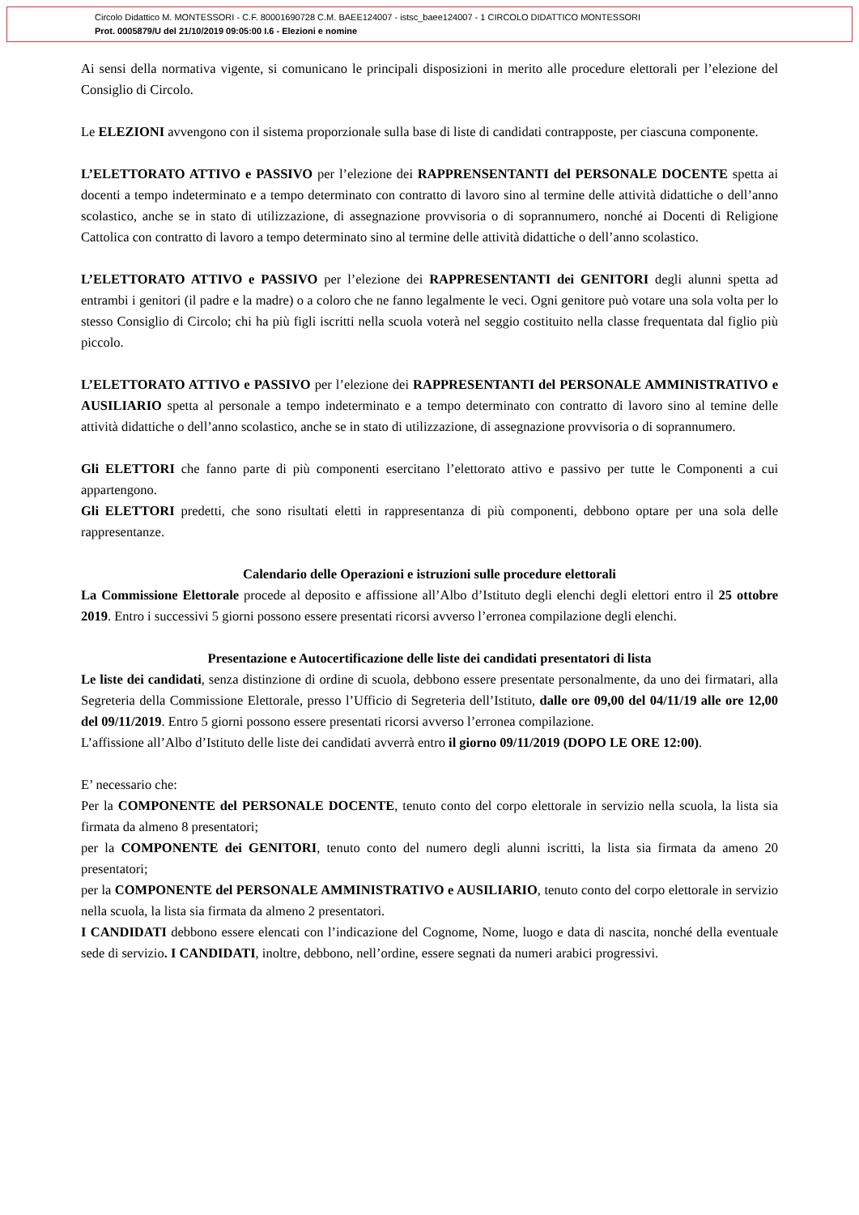Circolo Didattico M. MONTESSORI - C.F. 80001690728 C.M. BAEE124007 - istsc_baee124007 - 1 CIRCOLO DIDATTICO MONTESSORI
Prot. 0005879/U del 21/10/2019 09:05:00 I.6 - Elezioni e nomine
Ai sensi della normativa vigente, si comunicano le principali disposizioni in merito alle procedure elettorali per l’elezione del Consiglio di Circolo.
Le ELEZIONI avvengono con il sistema proporzionale sulla base di liste di candidati contrapposte, per ciascuna componente.
L’ELETTORATO ATTIVO e PASSIVO per l’elezione dei RAPPRENSENTANTI del PERSONALE DOCENTE spetta ai docenti a tempo indeterminato e a tempo determinato con contratto di lavoro sino al termine delle attività didattiche o dell’anno scolastico, anche se in stato di utilizzazione, di assegnazione provvisoria o di soprannumero, nonché ai Docenti di Religione Cattolica con contratto di lavoro a tempo determinato sino al termine delle attività didattiche o dell’anno scolastico.
L’ELETTORATO ATTIVO e PASSIVO per l’elezione dei RAPPRESENTANTI dei GENITORI degli alunni spetta ad entrambi i genitori (il padre e la madre) o a coloro che ne fanno legalmente le veci. Ogni genitore può votare una sola volta per lo stesso Consiglio di Circolo; chi ha più figli iscritti nella scuola voterà nel seggio costituito nella classe frequentata dal figlio più piccolo.
L’ELETTORATO ATTIVO e PASSIVO per l’elezione dei RAPPRESENTANTI del PERSONALE AMMINISTRATIVO e AUSILIARIO spetta al personale a tempo indeterminato e a tempo determinato con contratto di lavoro sino al temine delle attività didattiche o dell’anno scolastico, anche se in stato di utilizzazione, di assegnazione provvisoria o di soprannumero.
Gli ELETTORI che fanno parte di più componenti esercitano l’elettorato attivo e passivo per tutte le Componenti a cui appartengono.
Gli ELETTORI predetti, che sono risultati eletti in rappresentanza di più componenti, debbono optare per una sola delle rappresentanze.
Calendario delle Operazioni e istruzioni sulle procedure elettorali
La Commissione Elettorale procede al deposito e affissione all’Albo d’Istituto degli elenchi degli elettori entro il 25 ottobre 2019. Entro i successivi 5 giorni possono essere presentati ricorsi avverso l’erronea compilazione degli elenchi.
Presentazione e Autocertificazione delle liste dei candidati presentatori di lista
Le liste dei candidati, senza distinzione di ordine di scuola, debbono essere presentate personalmente, da uno dei firmatari, alla Segreteria della Commissione Elettorale, presso l’Ufficio di Segreteria dell’Istituto, dalle ore 09,00 del 04/11/19 alle ore 12,00 del 09/11/2019. Entro 5 giorni possono essere presentati ricorsi avverso l’erronea compilazione.
L’affissione all’Albo d’Istituto delle liste dei candidati avverrà entro il giorno 09/11/2019 (DOPO LE ORE 12:00).
E’ necessario che:
Per la COMPONENTE del PERSONALE DOCENTE, tenuto conto del corpo elettorale in servizio nella scuola, la lista sia firmata da almeno 8 presentatori;
per la COMPONENTE dei GENITORI, tenuto conto del numero degli alunni iscritti, la lista sia firmata da ameno 20 presentatori;
per la COMPONENTE del PERSONALE AMMINISTRATIVO e AUSILIARIO, tenuto conto del corpo elettorale in servizio nella scuola, la lista sia firmata da almeno 2 presentatori.
I CANDIDATI debbono essere elencati con l’indicazione del Cognome, Nome, luogo e data di nascita, nonché della eventuale sede di servizio. I CANDIDATI, inoltre, debbono, nell’ordine, essere segnati da numeri arabici progressivi.